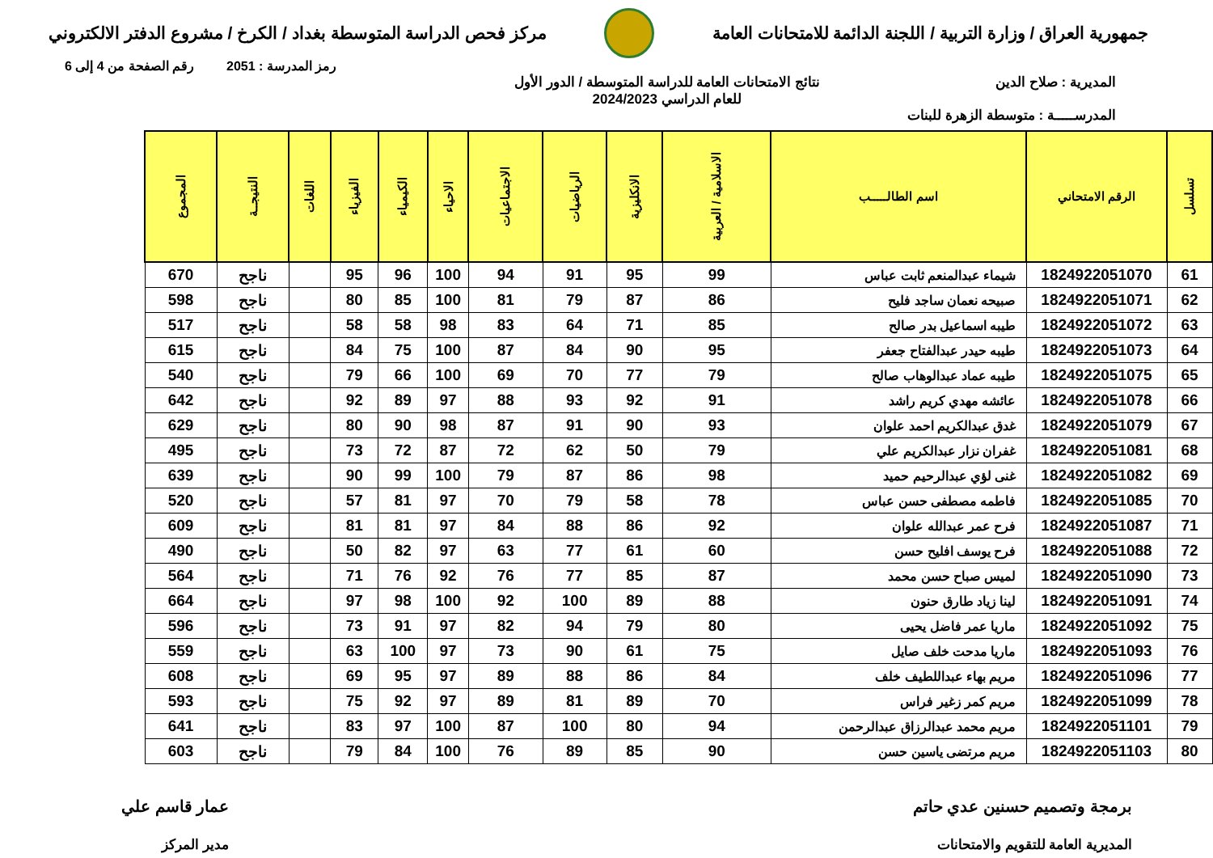جمهورية العراق / وزارة التربية / اللجنة الدائمة للامتحانات العامة
مركز فحص الدراسة المتوسطة بغداد / الكرخ / مشروع الدفتر الالكتروني
رمز المدرسة : 2051 رقم الصفحة من 4 إلى 6
المديرية : صلاح الدين
المدرســـــة : متوسطة الزهرة للبنات
نتائج الامتحانات العامة للدراسة المتوسطة / الدور الأول
للعام الدراسي 2024/2023
| تسلسل | الرقم الامتحاني | اسم الطالـــــب | الاسلامية / العربية | الانكليزية | الرياضيات | الاجتماعيات | الاحياء | الكيمياء | الفيزياء | اللغات | النتيجــة | المجموع |
| --- | --- | --- | --- | --- | --- | --- | --- | --- | --- | --- | --- | --- |
| 61 | 1824922051070 | شيماء عبدالمنعم ثابت عباس | 99 | 95 | 91 | 94 | 100 | 96 | 95 | | ناجح | 670 |
| 62 | 1824922051071 | صبيحه نعمان ساجد فليح | 86 | 87 | 79 | 81 | 100 | 85 | 80 | | ناجح | 598 |
| 63 | 1824922051072 | طيبه اسماعيل بدر صالح | 85 | 71 | 64 | 83 | 98 | 58 | 58 | | ناجح | 517 |
| 64 | 1824922051073 | طيبه حيدر عبدالفتاح جعفر | 95 | 90 | 84 | 87 | 100 | 75 | 84 | | ناجح | 615 |
| 65 | 1824922051075 | طيبه عماد عبدالوهاب صالح | 79 | 77 | 70 | 69 | 100 | 66 | 79 | | ناجح | 540 |
| 66 | 1824922051078 | عائشه مهدي كريم راشد | 91 | 92 | 93 | 88 | 97 | 89 | 92 | | ناجح | 642 |
| 67 | 1824922051079 | غدق عبدالكريم احمد علوان | 93 | 90 | 91 | 87 | 98 | 90 | 80 | | ناجح | 629 |
| 68 | 1824922051081 | غفران نزار عبدالكريم علي | 79 | 50 | 62 | 72 | 87 | 72 | 73 | | ناجح | 495 |
| 69 | 1824922051082 | غنى لؤي عبدالرحيم حميد | 98 | 86 | 87 | 79 | 100 | 99 | 90 | | ناجح | 639 |
| 70 | 1824922051085 | فاطمه مصطفى حسن عباس | 78 | 58 | 79 | 70 | 97 | 81 | 57 | | ناجح | 520 |
| 71 | 1824922051087 | فرح عمر عبدالله علوان | 92 | 86 | 88 | 84 | 97 | 81 | 81 | | ناجح | 609 |
| 72 | 1824922051088 | فرح يوسف افليح حسن | 60 | 61 | 77 | 63 | 97 | 82 | 50 | | ناجح | 490 |
| 73 | 1824922051090 | لميس صباح حسن محمد | 87 | 85 | 77 | 76 | 92 | 76 | 71 | | ناجح | 564 |
| 74 | 1824922051091 | لينا زياد طارق حنون | 88 | 89 | 100 | 92 | 100 | 98 | 97 | | ناجح | 664 |
| 75 | 1824922051092 | ماريا عمر فاضل يحيى | 80 | 79 | 94 | 82 | 97 | 91 | 73 | | ناجح | 596 |
| 76 | 1824922051093 | ماريا مدحت خلف صايل | 75 | 61 | 90 | 73 | 97 | 100 | 63 | | ناجح | 559 |
| 77 | 1824922051096 | مريم بهاء عبداللطيف خلف | 84 | 86 | 88 | 89 | 97 | 95 | 69 | | ناجح | 608 |
| 78 | 1824922051099 | مريم كمر زغير فراس | 70 | 89 | 81 | 89 | 97 | 92 | 75 | | ناجح | 593 |
| 79 | 1824922051101 | مريم محمد عبدالرزاق عبدالرحمن | 94 | 80 | 100 | 87 | 100 | 97 | 83 | | ناجح | 641 |
| 80 | 1824922051103 | مريم مرتضى ياسين حسن | 90 | 85 | 89 | 76 | 100 | 84 | 79 | | ناجح | 603 |
برمجة وتصميم حسنين عدي حاتم
المديرية العامة للتقويم والامتحانات
عمار قاسم علي
مدير المركز